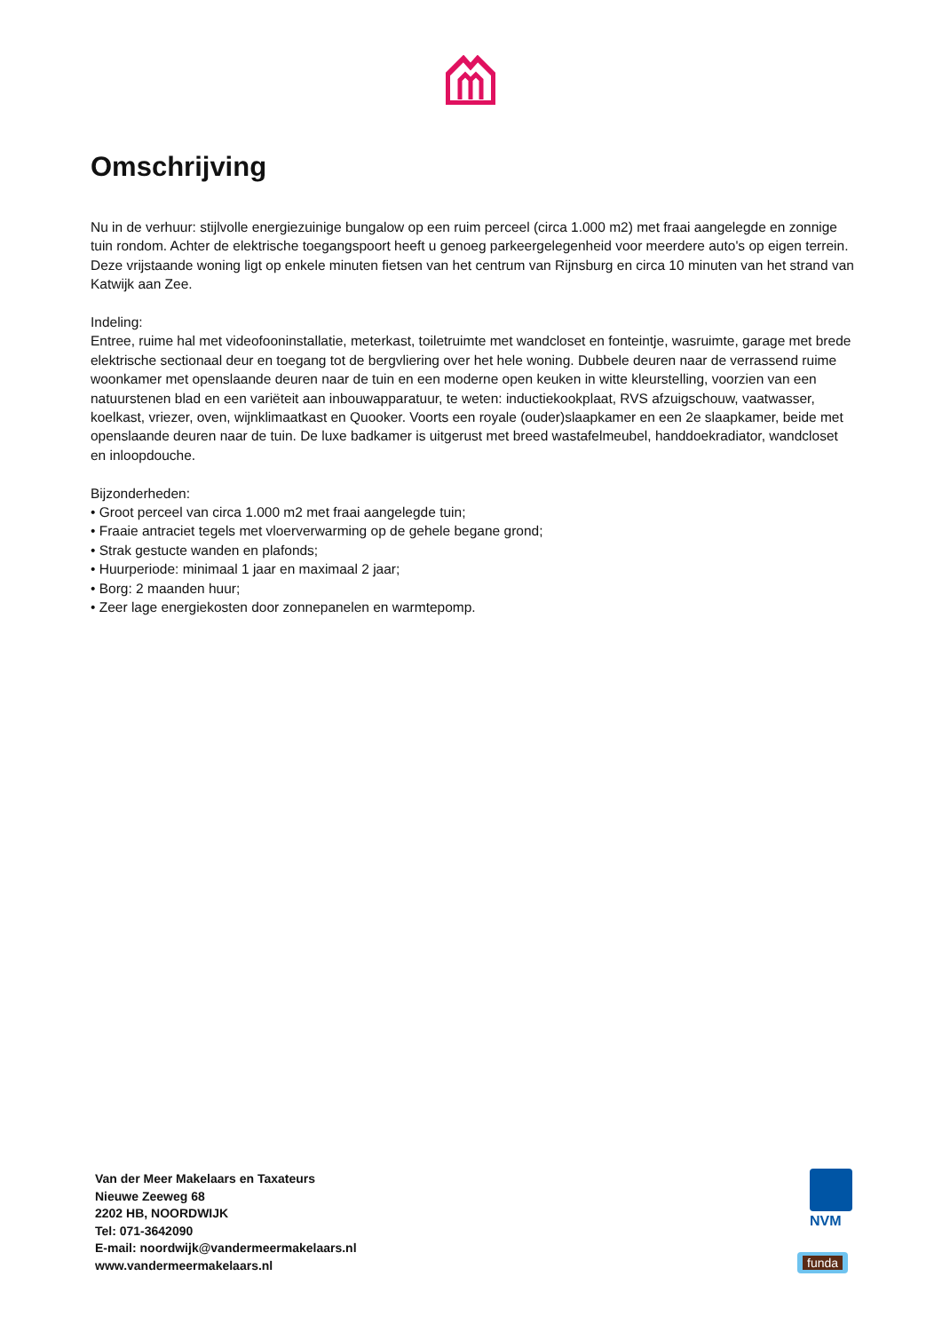Omschrijving
Nu in de verhuur: stijlvolle energiezuinige bungalow op een ruim perceel (circa 1.000 m2) met fraai aangelegde en zonnige tuin rondom. Achter de elektrische toegangspoort heeft u genoeg parkeergelegenheid voor meerdere auto's op eigen terrein. Deze vrijstaande woning ligt op enkele minuten fietsen van het centrum van Rijnsburg en circa 10 minuten van het strand van Katwijk aan Zee.
Indeling:
Entree, ruime hal met videofooninstallatie, meterkast, toiletruimte met wandcloset en fonteintje, wasruimte, garage met brede elektrische sectionaal deur en toegang tot de bergvliering over het hele woning. Dubbele deuren naar de verrassend ruime woonkamer met openslaande deuren naar de tuin en een moderne open keuken in witte kleurstelling, voorzien van een natuurstenen blad en een variëteit aan inbouwapparatuur, te weten: inductiekookplaat, RVS afzuigschouw, vaatwasser, koelkast, vriezer, oven, wijnklimaatkast en Quooker. Voorts een royale (ouder)slaapkamer en een 2e slaapkamer, beide met openslaande deuren naar de tuin. De luxe badkamer is uitgerust met breed wastafelmeubel, handdoekradiator, wandcloset en inloopdouche.
Bijzonderheden:
• Groot perceel van circa 1.000 m2 met fraai aangelegde tuin;
• Fraaie antraciet tegels met vloerverwarming op de gehele begane grond;
• Strak gestucte wanden en plafonds;
• Huurperiode: minimaal 1 jaar en maximaal 2 jaar;
• Borg: 2 maanden huur;
• Zeer lage energiekosten door zonnepanelen en warmtepomp.
Van der Meer Makelaars en Taxateurs
Nieuwe Zeeweg 68
2202 HB, NOORDWIJK
Tel: 071-3642090
E-mail: noordwijk@vandermeermakelaars.nl
www.vandermeermakelaars.nl
NVM
funda